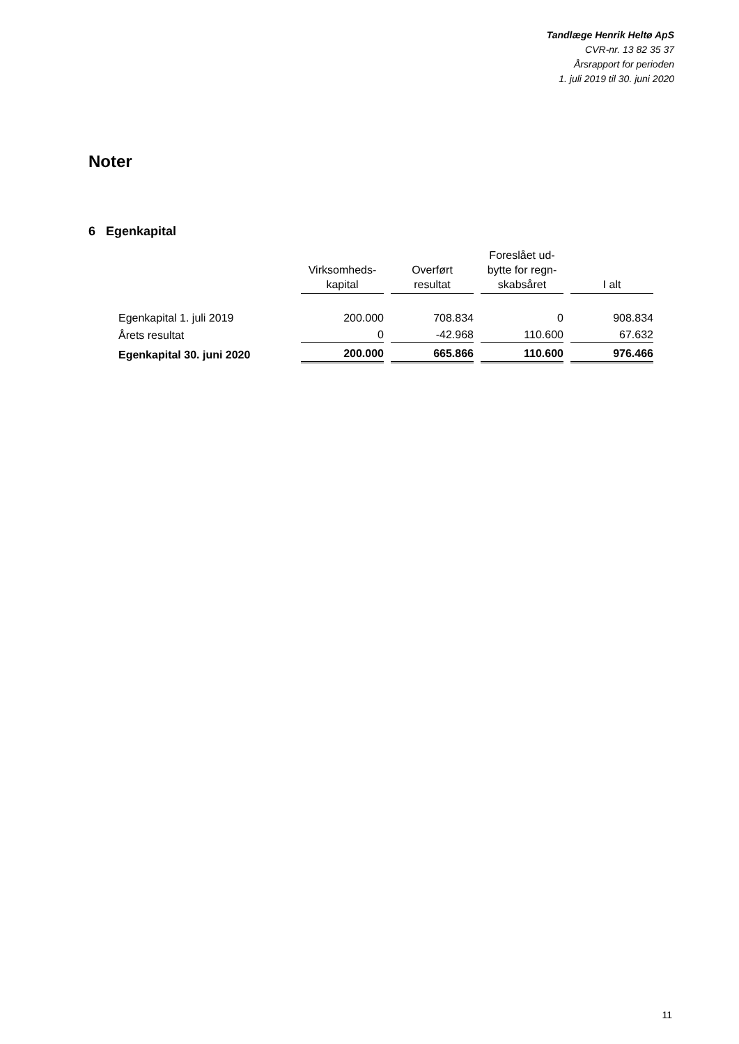Tandlæge Henrik Heltø ApS
CVR-nr. 13 82 35 37
Årsrapport for perioden
1. juli 2019 til 30. juni 2020
Noter
6 Egenkapital
| | Virksomheds- kapital | Overført resultat | Foreslået ud- bytte for regn- skabsåret | I alt |
| --- | --- | --- | --- | --- |
| Egenkapital 1. juli 2019 | 200.000 | 708.834 | 0 | 908.834 |
| Årets resultat | 0 | -42.968 | 110.600 | 67.632 |
| Egenkapital 30. juni 2020 | 200.000 | 665.866 | 110.600 | 976.466 |
11